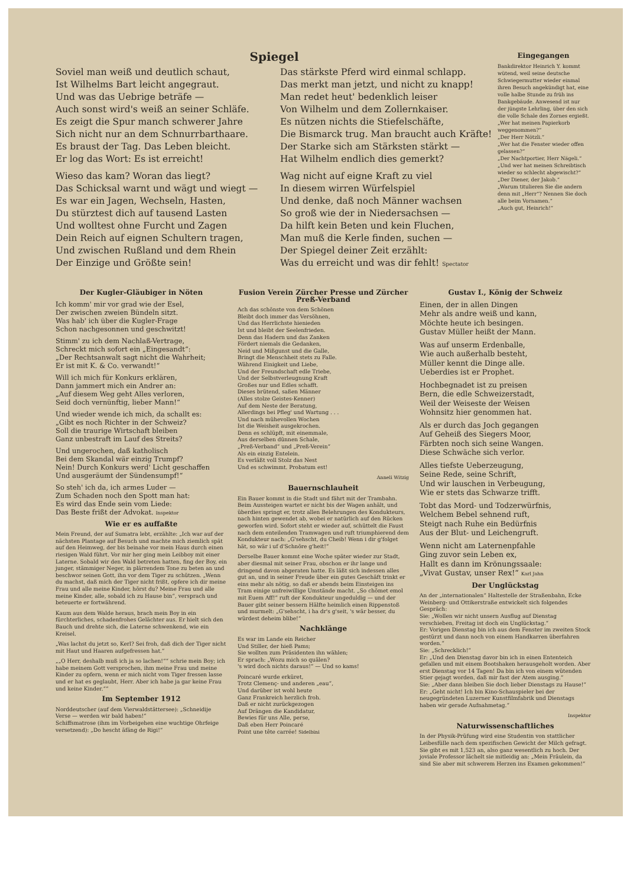Spiegel
Soviel man weiß und deutlich schaut,
Ist Wilhelms Bart leicht angegraut.
Und was das Uebrige beträfe —
Auch sonst wird's weiß an seiner Schläfe.
Es zeigt die Spur manch schwerer Jahre
Sich nicht nur an dem Schnurrbarthaare.
Es braust der Tag. Das Leben bleicht.
Er log das Wort: Es ist erreicht!
Wieso das kam? Woran das liegt?
Das Schicksal warnt und wägt und wiegt —
Es war ein Jagen, Wechseln, Hasten,
Du stürztest dich auf tausend Lasten
Und wolltest ohne Furcht und Zagen
Dein Reich auf eignen Schultern tragen,
Und zwischen Rußland und dem Rhein
Der Einzige und Größte sein!
Das stärkste Pferd wird einmal schlapp.
Das merkt man jetzt, und nicht zu knapp!
Man redet heut' bedenklich leiser
Von Wilhelm und dem Zollernkaiser.
Es nützen nichts die Stiefelschäfte,
Die Bismarck trug. Man braucht auch Kräfte!
Der Starke sich am Stärksten stärkt —
Hat Wilhelm endlich dies gemerkt?
Wag nicht auf eigne Kraft zu viel
In diesem wirren Würfelspiel
Und denke, daß noch Männer wachsen
So groß wie der in Niedersachsen —
Da hilft kein Beten und kein Fluchen,
Man muß die Kerle finden, suchen —
Der Spiegel deiner Zeit erzählt:
Was du erreicht und was dir fehlt! Spectator
Eingegangen
Bankdirektor Heinrich Y. kommt wütend, weil seine deutsche Schwiegermutter wieder einmal ihren Besuch angekündigt hat, eine volle halbe Stunde zu früh ins Bankgebäude. Anwesend ist nur der jüngste Lehrling, über den sich die volle Schale des Zornes ergießt.
„Wer hat meinen Papierkorb weggenommen?“
„Der Herr Nötzli.“
„Wer hat die Fenster wieder offen gelassen?“
„Der Nachtportier, Herr Nägeli.“
„Und wer hat meinen Schreibtisch wieder so schlecht abgewischt?“
„Der Diener, der Jakob.“
„Warum titulieren Sie die andern denn mit „Herr“? Nennen Sie doch alle beim Vornamen.“
„Auch gut, Heinrich!“
Der Kugler-Gläubiger in Nöten
Ich komm' mir vor grad wie der Esel,
Der zwischen zweien Bündeln sitzt.
Was hab' ich über die Kugler-Frage
Schon nachgesonnen und geschwitzt!
Stimm' zu ich dem Nachlaß-Vertrage,
Schreckt mich sofort ein „Eingesandt“:
„Der Rechtsanwalt sagt nicht die Wahrheit;
Er ist mit K. & Co. verwandt!“
Will ich mich für Konkurs erklären,
Dann jammert mich ein Andrer an:
„Auf diesem Weg geht Alles verloren,
Seid doch vernünftig, lieber Mann!“
Und wieder wende ich mich, da schallt es:
„Gibt es noch Richter in der Schweiz?
Soll die traurige Wirtschaft bleiben
Ganz unbestraft im Lauf des Streits?
Und ungerochen, daß katholisch
Bei dem Skandal wär einzig Trumpf?
Nein! Durch Konkurs werd' Licht geschaffen
Und ausgeräumt der Sündensumpf!“
So steh' ich da, ich armes Luder —
Zum Schaden noch den Spott man hat:
Es wird das Ende sein vom Liede:
Das Beste frißt der Advokat. Inspektor
Wie er es auffaßte
Mein Freund, der auf Sumatra lebt, erzählte: „Ich war auf der nächsten Plantage auf Besuch und machte mich ziemlich spät auf den Heimweg, der bis beinahe vor mein Haus durch einen riesigen Wald führt. Vor mir her ging mein Leibboy mit einer Laterne. Sobald wir den Wald betreten hatten, fing der Boy, ein junger, stämmiger Neger, in plärrendem Tone zu beten an und beschwor seinen Gott, ihn vor dem Tiger zu schützen. „Wenn du machst, daß mich der Tiger nicht frißt, opfere ich dir meine Frau und alle meine Kinder, hörst du? Meine Frau und alle meine Kinder, alle, sobald ich zu Hause bin“, versprach und beteuerte er fortwährend.
Kaum aus dem Walde heraus, brach mein Boy in ein fürchterliches, schadenfrohes Gelächter aus. Er hielt sich den Bauch und drehte sich, die Laterne schwenkend, wie ein Kreisel.
„Was lachst du jetzt so, Kerl? Sei froh, daß dich der Tiger nicht mit Haut und Haaren aufgefressen hat.“
„„O Herr, deshalb muß ich ja so lachen!““ schrie mein Boy; ich habe meinem Gott versprochen, ihm meine Frau und meine Kinder zu opfern, wenn er mich nicht vom Tiger fressen lasse und er hat es geglaubt, Herr. Aber ich habe ja gar keine Frau und keine Kinder.““
Im September 1912
Norddeutscher (auf dem Vierwaldstättersee): „Schneidije Verse — werden wir bald haben!“
Schiffsmatrose (ihm im Vorbeigehen eine wuchtige Ohrfeige versetzend): „Do hescht äfäng de Rigi!“
Fusion Verein Zürcher Presse und Zürcher Preß-Verband
Ach das schönste von dem Schönen
Bleibt doch immer das Versöhnen,
Und das Herrlichste hienieden
Ist und bleibt der Seelenfrieden.
Denn das Hadern und das Zanken
Fördert niemals die Gedanken,
Neid und Mißgunst und die Galle,
Bringt die Menschheit stets zu Falle.
Während Einigkeit und Liebe,
Und der Freundschaft edle Triebe,
Und der Selbstverleugnung Kraft
Großes nur und Edles schafft.
Dieses brütend, saßen Männer
(Alles stolze Geistes-Kenner)
Auf dem Neste der Beratung,
Allerdings bei Pfleg' und Wartung . . .
Und nach mühevollen Wochen
Ist die Weisheit ausgekrochen.
Denn es schlüpft, mit einemmale,
Aus derselben dünnen Schale,
„Preß-Verband“ und „Preß-Verein“
Als ein einzig Entelein.
Es verläßt voll Stolz das Nest
Und es schwimmt. Probatum est!
Anneli Witzig
Bauernschlauheit
Ein Bauer kommt in die Stadt und fährt mit der Trambahn. Beim Aussteigen wartet er nicht bis der Wagen anhält, und überdies springt er, trotz allen Belehrungen des Kondukteurs, nach hinten gewendet ab, wobei er natürlich auf den Rücken geworfen wird. Sofort steht er wieder auf, schüttelt die Faust nach dem enteilenden Tramwagen und ruft triumphierend dem Kondukteur nach: „G'sehscht, du Cheib! Wenn i dir g'folget hät, so wär i uf d'Schnöre g'heit!“
Derselbe Bauer kommt eine Woche später wieder zur Stadt, aber diesmal mit seiner Frau, obschon er ihr lange und dringend davon abgeraten hatte. Es läßt sich indessen alles gut an, und in seiner Freude über ein gutes Geschäft trinkt er eins mehr als nötig, so daß er abends beim Einsteigen ins Tram einige unfreiwillige Umstände macht. „So chömet emol mit Euem Aff!“ ruft der Kondukteur ungeduldig — und der Bauer gibt seiner bessern Hälfte heimlich einen Rippenstoß und murmelt: „G'sehscht, i ha dr's g'seit, 's wär besser, du würdest deheim blibe!“
Nachklänge
Es war im Lande ein Reicher
Und Stiller, der hieß Pams;
Sie wollten zum Präsidenten ihn wählen;
Er sprach: „Wozu mich so quälen?
's wird doch nichts daraus!“ — Und so kams!
Poincaré wurde erküret,
Trotz Clemenç- und anderen „eau“,
Und darüber ist wohl heute
Ganz Frankreich herzlich froh.
Daß er nicht zurückgezogen
Auf Drängen die Kandidatur,
Bewies für uns Alle, perse,
Daß eben Herr Poincaré
Point une tête carrée! Sidelbini
Gustav I., König der Schweiz
Einen, der in allen Dingen
Mehr als andre weiß und kann,
Möchte heute ich besingen.
Gustav Müller heißt der Mann.
Was auf unserm Erdenballe,
Wie auch außerhalb besteht,
Müller kennt die Dinge alle.
Ueberdies ist er Prophet.
Hochbegnadet ist zu preisen
Bern, die edle Schweizerstadt,
Weil der Weiseste der Weisen
Wohnsitz hier genommen hat.
Als er durch das Joch gegangen
Auf Geheiß des Siegers Moor,
Färbten noch sich seine Wangen.
Diese Schwäche sich verlor.
Alles tiefste Ueberzeugung,
Seine Rede, seine Schrift,
Und wir lauschen in Verbeugung,
Wie er stets das Schwarze trifft.
Tobt das Mord- und Todzerwürfnis,
Welchem Bebel sehnend ruft,
Steigt nach Ruhe ein Bedürfnis
Aus der Blut- und Leichengruft.
Wenn nicht am Laternenpfahle
Ging zuvor sein Leben ex,
Hallt es dann im Krönungssaale:
„Vivat Gustav, unser Rex!“ Karl Jahn
Der Unglückstag
An der „internationalen“ Haltestelle der Straßenbahn, Ecke Weinberg- und Ottikerstraße entwickelt sich folgendes Gespräch:
Sie: „Wollen wir nicht unsern Ausflug auf Dienstag verschieben, Freitag ist doch ein Unglückstag.“
Er: Vorigen Dienstag bin ich aus dem Fenster im zweiten Stock gestürzt und dann noch von einem Handkarren überfahren worden.“
Sie: „Schrecklich!“
Er: „Und den Dienstag davor bin ich in einen Ententeich gefallen und mit einem Bootshaken herausgeholt worden. Aber erst Dienstag vor 14 Tagen! Da bin ich von einem wütenden Stier gejagt worden, daß mir fast der Atem ausging.“
Sie: „Aber dann bleiben Sie doch lieber Dienstags zu Hause!“
Er: „Geht nicht! Ich bin Kino-Schauspieler bei der neugegründeten Luzerner Kunstfilmfabrik und Dienstags haben wir gerade Aufnahmetag.“
Inspektor
Naturwissenschaftliches
In der Physik-Prüfung wird eine Studentin von stattlicher Leibesfülle nach dem spezifischen Gewicht der Milch gefragt. Sie gibt es mit 1,523 an, also ganz wesentlich zu hoch. Der joviale Professor lächelt sie mitleidig an: „Mein Fräulein, da sind Sie aber mit schwerem Herzen ins Examen gekommen!“